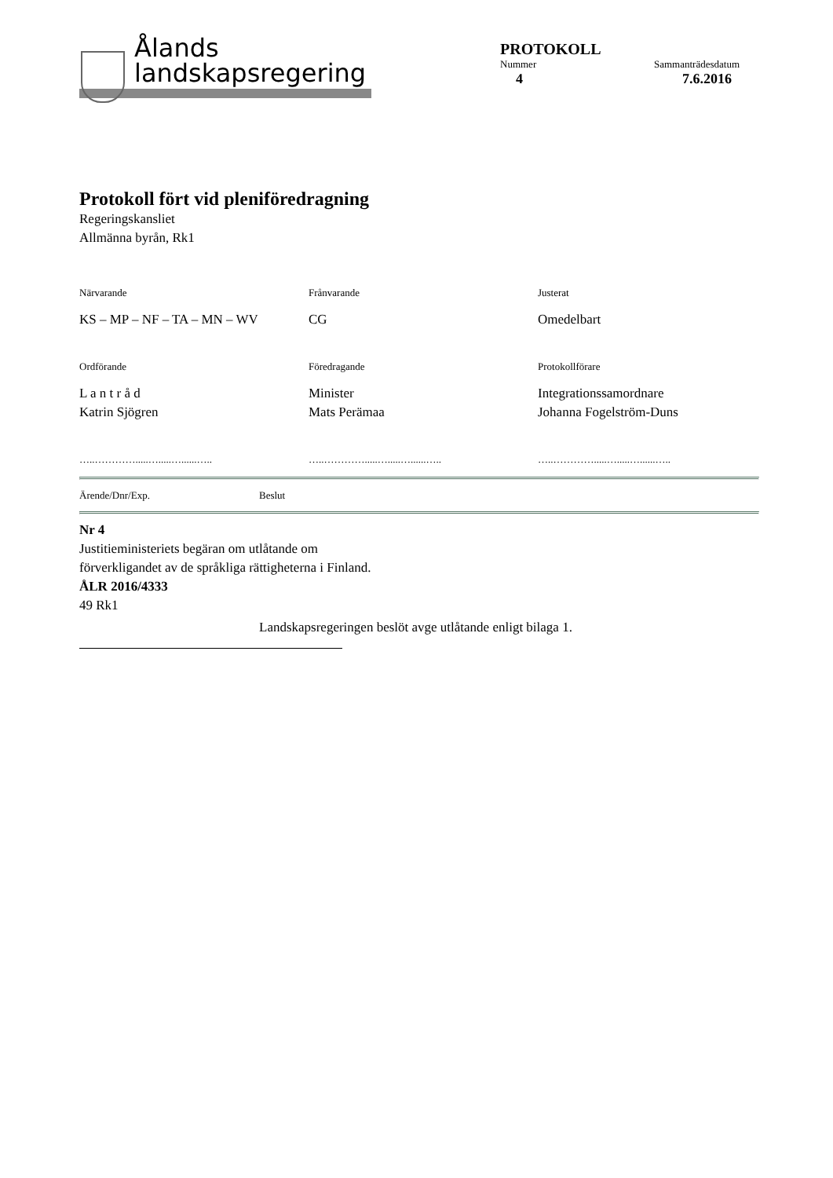Ålands
landskapsregering
PROTOKOLL
Nummer Sammanträdesdatum
4 7.6.2016
Protokoll fört vid pleniföredragning
Regeringskansliet
Allmänna byrån, Rk1
Närvarande
Frånvarande
Justerat
KS – MP – NF – TA – MN – WV
CG
Omedelbart
Ordförande
Föredragande
Protokollförare
L a n t r å d
Katrin Sjögren
Minister
Mats Perämaa
Integrationssamordnare
Johanna Fogelström-Duns
…..………….....….....…......…..
…..………….....….....…......…..
…..………….....….....…......…..
Ärende/Dnr/Exp. Beslut
Nr 4
Justitieministeriets begäran om utlåtande om
förverkligandet av de språkliga rättigheterna i Finland.
ÅLR 2016/4333
49 Rk1
Landskapsregeringen beslöt avge utlåtande enligt bilaga 1.